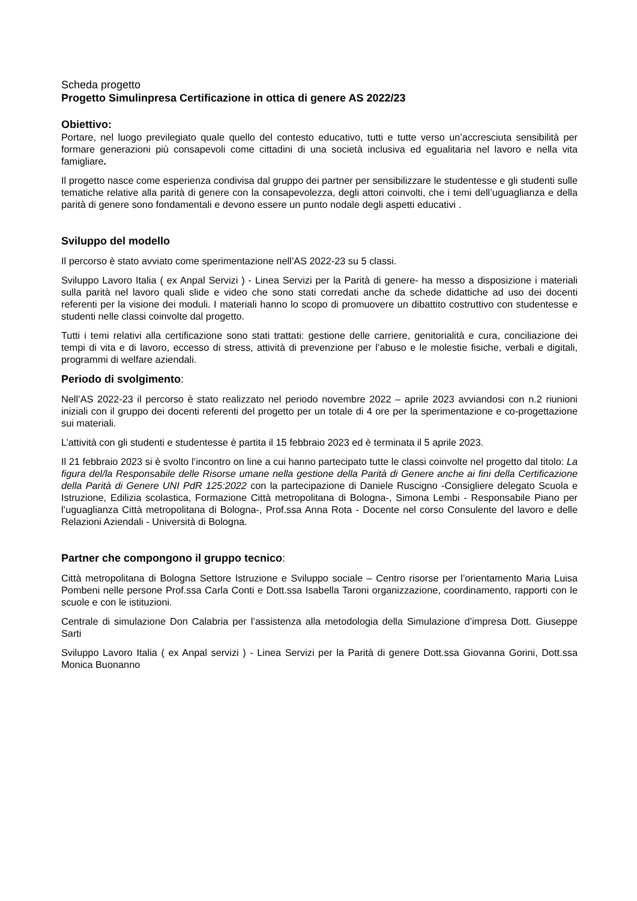Scheda progetto
Progetto Simulinpresa Certificazione in ottica di genere AS 2022/23
Obiettivo:
Portare, nel luogo previlegiato quale quello del contesto educativo, tutti e tutte verso un’accresciuta sensibilità per formare generazioni più consapevoli come cittadini di una società inclusiva ed egualitaria nel lavoro e nella vita famigliare.
Il progetto nasce come esperienza condivisa dal gruppo dei partner per sensibilizzare le studentesse e gli studenti sulle tematiche relative alla parità di genere con la consapevolezza, degli attori coinvolti, che i temi dell’uguaglianza e della parità di genere sono fondamentali e devono essere un punto nodale degli aspetti educativi .
Sviluppo del modello
Il percorso è stato avviato come sperimentazione nell’AS 2022-23 su 5 classi.
Sviluppo Lavoro Italia ( ex Anpal Servizi ) - Linea Servizi per la Parità di genere- ha messo a disposizione i materiali sulla parità nel lavoro quali slide e video che sono stati corredati anche da schede didattiche ad uso dei docenti referenti per la visione dei moduli. I materiali hanno lo scopo di promuovere un dibattito costruttivo con studentesse e studenti nelle classi coinvolte dal progetto.
Tutti i temi relativi alla certificazione sono stati trattati: gestione delle carriere, genitorialità e cura, conciliazione dei tempi di vita e di lavoro, eccesso di stress, attività di prevenzione per l’abuso e le molestie fisiche, verbali e digitali, programmi di welfare aziendali.
Periodo di svolgimento:
Nell’AS 2022-23 il percorso è stato realizzato nel periodo novembre 2022 – aprile 2023 avviandosi con n.2 riunioni iniziali con il gruppo dei docenti referenti del progetto per un totale di 4 ore per la sperimentazione e co-progettazione sui materiali.
L’attività con gli studenti e studentesse è partita il 15 febbraio 2023 ed è terminata il 5 aprile 2023.
Il 21 febbraio 2023 si è svolto l’incontro on line a cui hanno partecipato tutte le classi coinvolte nel progetto dal titolo: La figura del/la Responsabile delle Risorse umane nella gestione della Parità di Genere anche ai fini della Certificazione della Parità di Genere UNI PdR 125:2022 con la partecipazione di Daniele Ruscigno -Consigliere delegato Scuola e Istruzione, Edilizia scolastica, Formazione Città metropolitana di Bologna-, Simona Lembi - Responsabile Piano per l’uguaglianza Città metropolitana di Bologna-, Prof.ssa Anna Rota - Docente nel corso Consulente del lavoro e delle Relazioni Aziendali - Università di Bologna.
Partner che compongono il gruppo tecnico:
Città metropolitana di Bologna Settore Istruzione e Sviluppo sociale – Centro risorse per l’orientamento Maria Luisa Pombeni nelle persone Prof.ssa Carla Conti e Dott.ssa Isabella Taroni organizzazione, coordinamento, rapporti con le scuole e con le istituzioni.
Centrale di simulazione Don Calabria per l’assistenza alla metodologia della Simulazione d’impresa Dott. Giuseppe Sarti
Sviluppo Lavoro Italia ( ex Anpal servizi ) - Linea Servizi per la Parità di genere Dott.ssa Giovanna Gorini, Dott.ssa Monica Buonanno